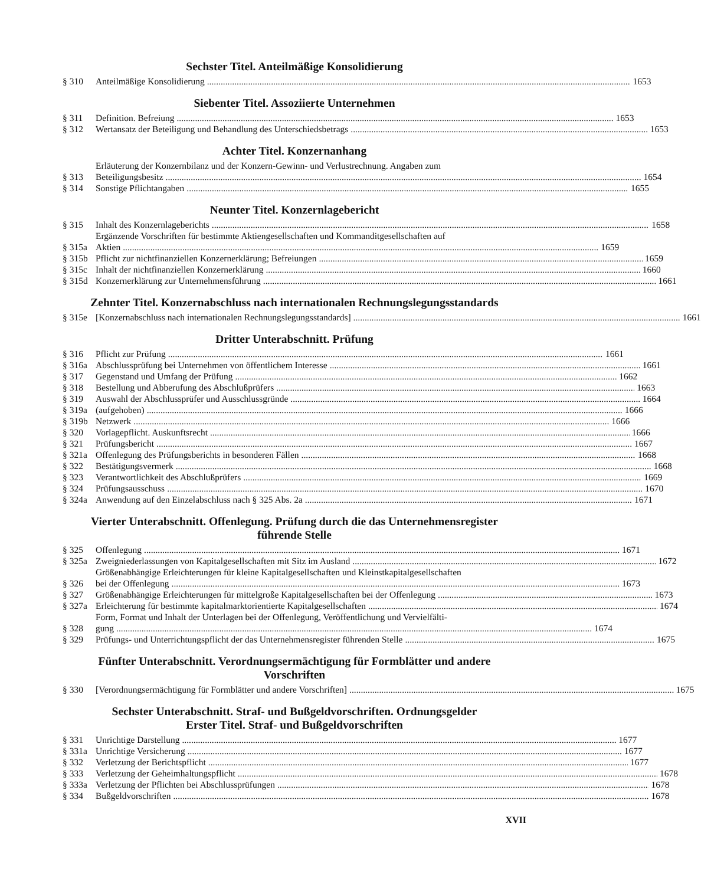Sechster Titel. Anteilmäßige Konsolidierung
§ 310 Anteilmäßige Konsolidierung 1653
Siebenter Titel. Assoziierte Unternehmen
§ 311 Definition. Befreiung 1653
§ 312 Wertansatz der Beteiligung und Behandlung des Unterschiedsbetrags 1653
Achter Titel. Konzernanhang
§ 313 Erläuterung der Konzernbilanz und der Konzern-Gewinn- und Verlustrechnung. Angaben zum
Beteiligungsbesitz 1654
§ 314 Sonstige Pflichtangaben 1655
Neunter Titel. Konzernlagebericht
§ 315 Inhalt des Konzernlageberichts 1658
§ 315a Ergänzende Vorschriften für bestimmte Aktiengesellschaften und Kommanditgesellschaften auf
Aktien 1659
§ 315b Pflicht zur nichtfinanziellen Konzernerklärung; Befreiungen 1659
§ 315c Inhalt der nichtfinanziellen Konzernerklärung 1660
§ 315d Konzernerklärung zur Unternehmensführung 1661
Zehnter Titel. Konzernabschluss nach internationalen Rechnungslegungsstandards
§ 315e [Konzernabschluss nach internationalen Rechnungslegungsstandards] 1661
Dritter Unterabschnitt. Prüfung
§ 316 Pflicht zur Prüfung 1661
§ 316a Abschlussprüfung bei Unternehmen von öffentlichem Interesse 1661
§ 317 Gegenstand und Umfang der Prüfung 1662
§ 318 Bestellung und Abberufung des Abschlußprüfers 1663
§ 319 Auswahl der Abschlussprüfer und Ausschlussgründe 1664
§ 319a (aufgehoben) 1666
§ 319b Netzwerk 1666
§ 320 Vorlagepflicht. Auskunftsrecht 1666
§ 321 Prüfungsbericht 1667
§ 321a Offenlegung des Prüfungsberichts in besonderen Fällen 1668
§ 322 Bestätigungsvermerk 1668
§ 323 Verantwortlichkeit des Abschlußprüfers 1669
§ 324 Prüfungsausschuss 1670
§ 324a Anwendung auf den Einzelabschluss nach § 325 Abs. 2a 1671
Vierter Unterabschnitt. Offenlegung. Prüfung durch die das Unternehmensregister
führende Stelle
§ 325 Offenlegung 1671
§ 325a Zweigniederlassungen von Kapitalgesellschaften mit Sitz im Ausland 1672
§ 326 Größenabhängige Erleichterungen für kleine Kapitalgesellschaften und Kleinstkapitalgesellschaften
bei der Offenlegung 1673
§ 327 Größenabhängige Erleichterungen für mittelgroße Kapitalgesellschaften bei der Offenlegung 1673
§ 327a Erleichterung für bestimmte kapitalmarktorientierte Kapitalgesellschaften 1674
§ 328 Form, Format und Inhalt der Unterlagen bei der Offenlegung, Veröffentlichung und Vervielfälti-
gung 1674
§ 329 Prüfungs- und Unterrichtungspflicht der das Unternehmensregister führenden Stelle 1675
Fünfter Unterabschnitt. Verordnungsermächtigung für Formblätter und andere
Vorschriften
§ 330 [Verordnungsermächtigung für Formblätter und andere Vorschriften] 1675
Sechster Unterabschnitt. Straf- und Bußgeldvorschriften. Ordnungsgelder
Erster Titel. Straf- und Bußgeldvorschriften
§ 331 Unrichtige Darstellung 1677
§ 331a Unrichtige Versicherung 1677
§ 332 Verletzung der Berichtspflicht 1677
§ 333 Verletzung der Geheimhaltungspflicht 1678
§ 333a Verletzung der Pflichten bei Abschlussprüfungen 1678
§ 334 Bußgeldvorschriften 1678
XVII